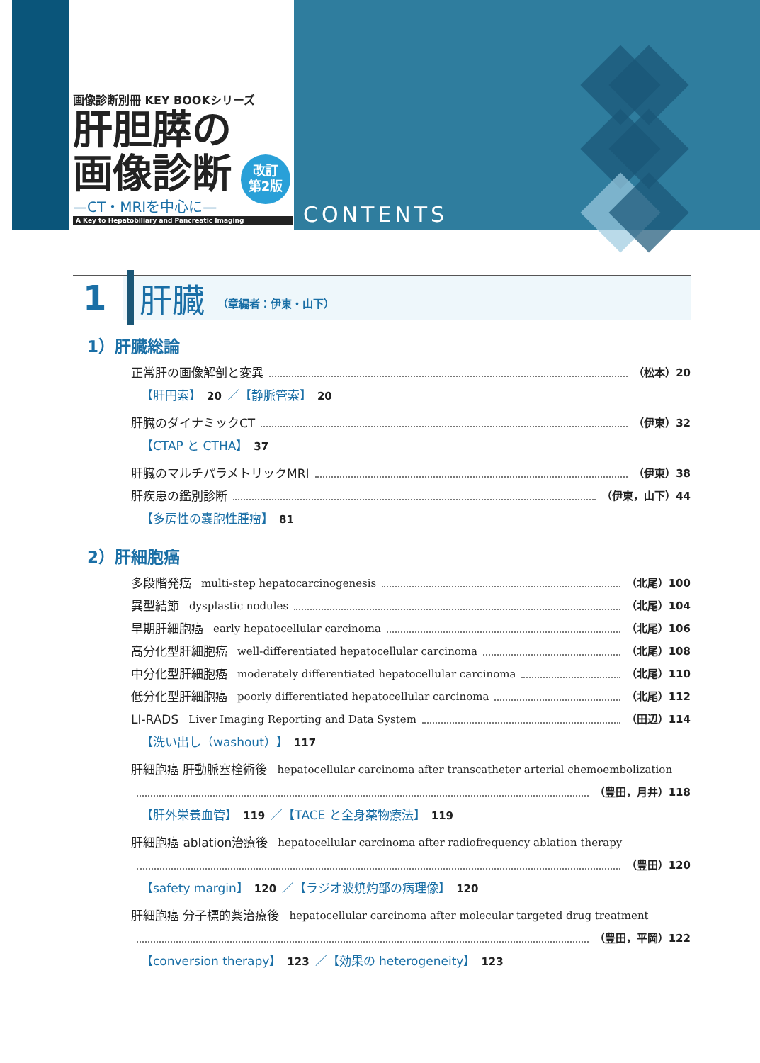画像診断別冊 KEY BOOKシリーズ
肝胆膵の
画像診断
—CT・MRIを中心に—
A Key to Hepatobiliary and Pancreatic Imaging
改訂
第2版
CONTENTS
1 肝臓 （章編者：伊東・山下）
1）肝臓総論
正常肝の画像解剖と変異 （松本）20
【肝円索】 20 ／【静脈管索】 20
肝臓のダイナミックCT （伊東）32
【CTAP と CTHA】 37
肝臓のマルチパラメトリックMRI （伊東）38
肝疾患の鑑別診断 （伊東，山下）44
【多房性の嚢胞性腫瘤】 81
2）肝細胞癌
多段階発癌 multi-step hepatocarcinogenesis （北尾）100
異型結節 dysplastic nodules （北尾）104
早期肝細胞癌 early hepatocellular carcinoma （北尾）106
高分化型肝細胞癌 well-differentiated hepatocellular carcinoma （北尾）108
中分化型肝細胞癌 moderately differentiated hepatocellular carcinoma （北尾）110
低分化型肝細胞癌 poorly differentiated hepatocellular carcinoma （北尾）112
LI-RADS Liver Imaging Reporting and Data System （田辺）114
【洗い出し（washout）】 117
肝細胞癌 肝動脈塞栓術後 hepatocellular carcinoma after transcatheter arterial chemoembolization
（豊田，月井）118
【肝外栄養血管】 119 ／【TACE と全身薬物療法】 119
肝細胞癌 ablation治療後 hepatocellular carcinoma after radiofrequency ablation therapy
（豊田）120
【safety margin】 120 ／【ラジオ波焼灼部の病理像】 120
肝細胞癌 分子標的薬治療後 hepatocellular carcinoma after molecular targeted drug treatment
（豊田，平岡）122
【conversion therapy】 123 ／【効果の heterogeneity】 123